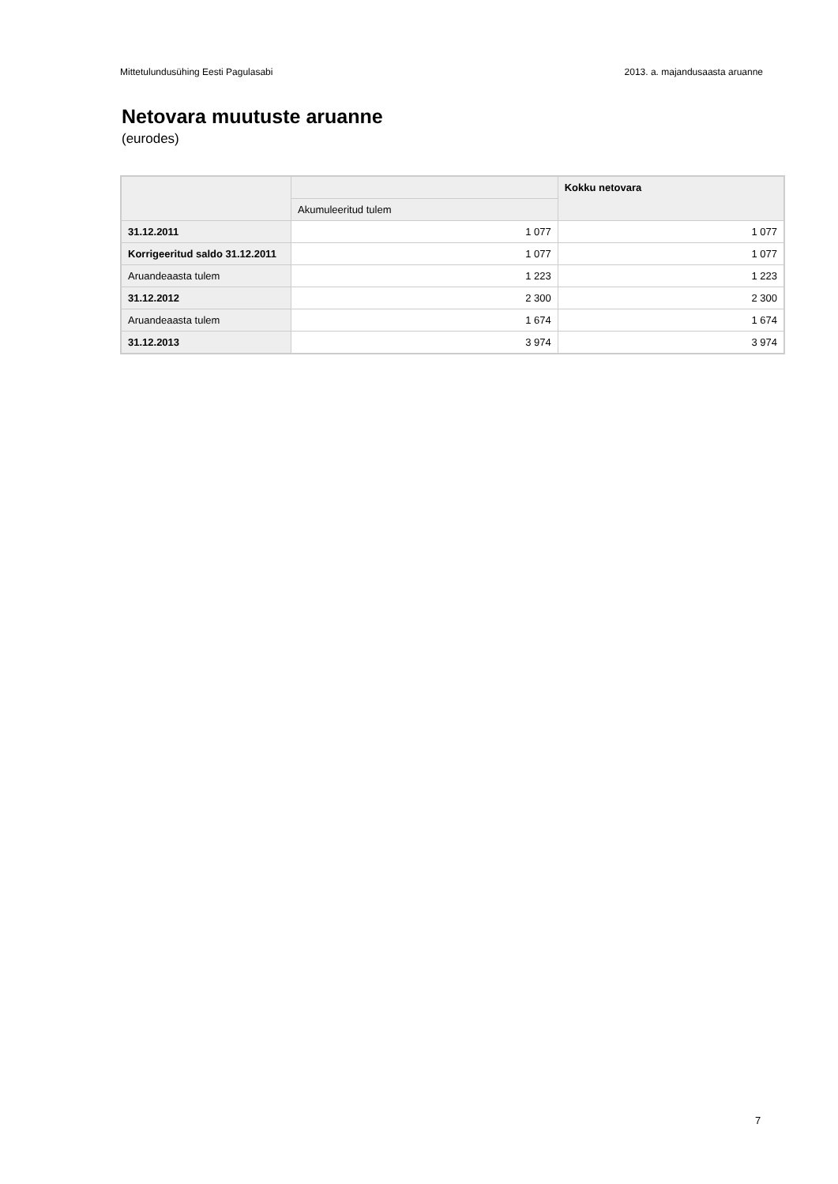Mittetulundusühing Eesti Pagulasabi 2013. a. majandusaasta aruanne
Netovara muutuste aruanne
(eurodes)
| | | Kokku netovara |
| --- | --- | --- |
| | Akumuleeritud tulem | |
| 31.12.2011 | 1 077 | 1 077 |
| Korrigeeritud saldo 31.12.2011 | 1 077 | 1 077 |
| Aruandeaasta tulem | 1 223 | 1 223 |
| 31.12.2012 | 2 300 | 2 300 |
| Aruandeaasta tulem | 1 674 | 1 674 |
| 31.12.2013 | 3 974 | 3 974 |
7